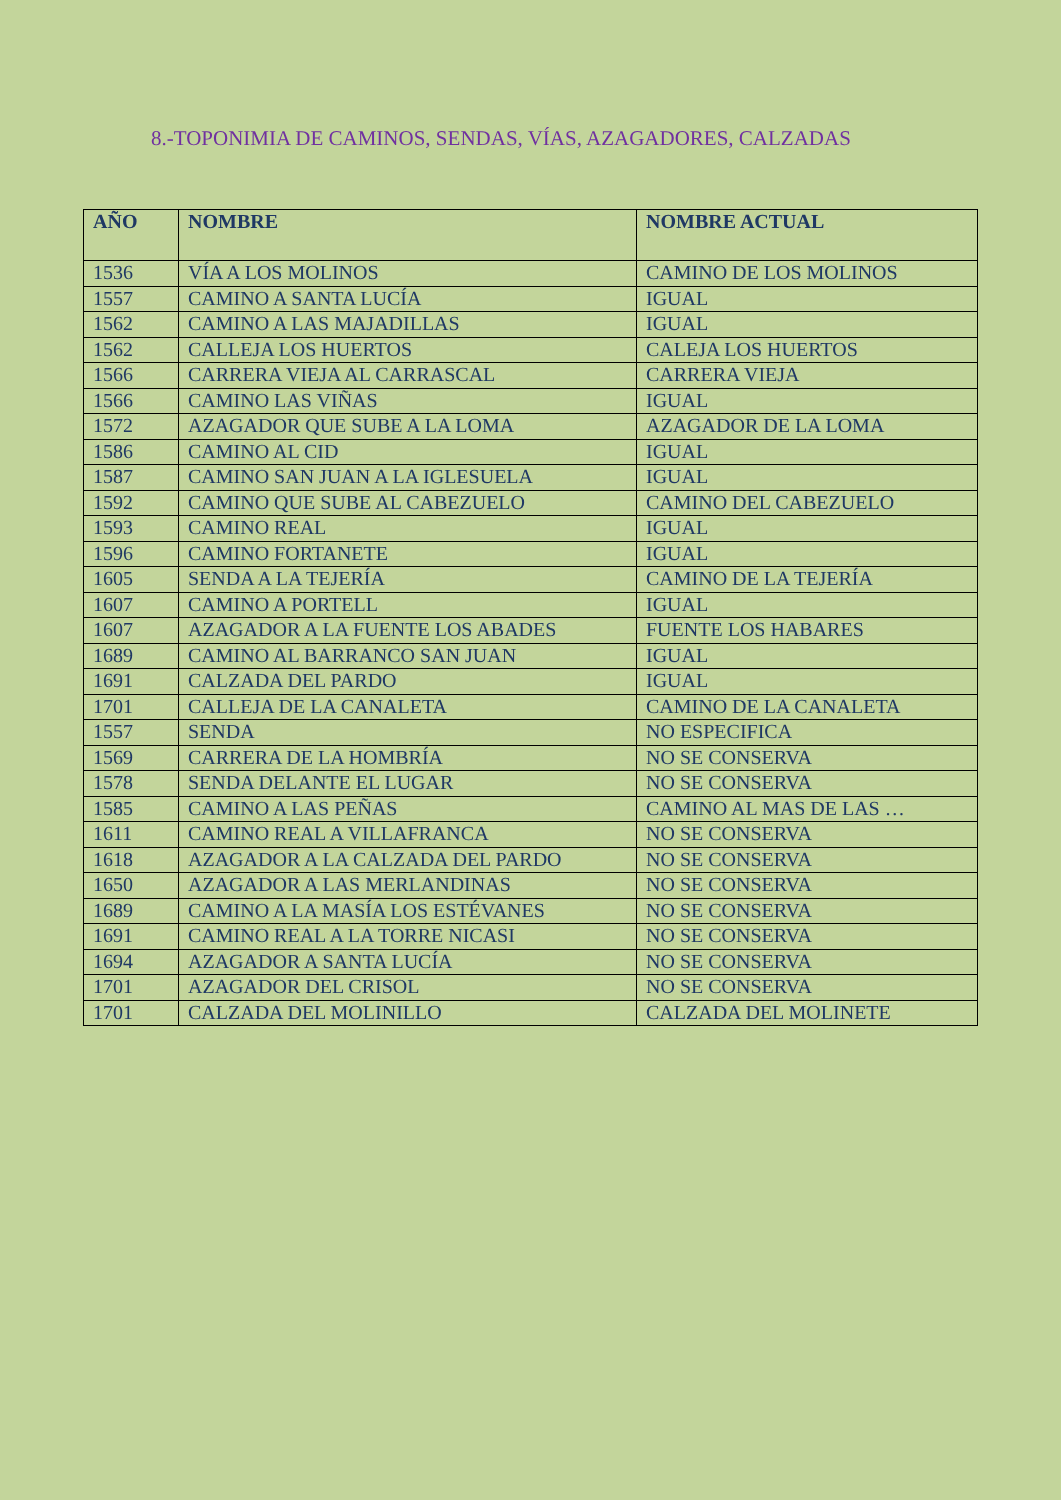8.-TOPONIMIA DE CAMINOS, SENDAS, VÍAS, AZAGADORES, CALZADAS
| AÑO | NOMBRE | NOMBRE ACTUAL |
| --- | --- | --- |
| 1536 | VÍA A LOS MOLINOS | CAMINO DE LOS MOLINOS |
| 1557 | CAMINO A SANTA LUCÍA | IGUAL |
| 1562 | CAMINO A LAS MAJADILLAS | IGUAL |
| 1562 | CALLEJA LOS HUERTOS | CALEJA LOS HUERTOS |
| 1566 | CARRERA VIEJA AL CARRASCAL | CARRERA VIEJA |
| 1566 | CAMINO LAS VIÑAS | IGUAL |
| 1572 | AZAGADOR QUE SUBE A LA LOMA | AZAGADOR DE LA LOMA |
| 1586 | CAMINO AL CID | IGUAL |
| 1587 | CAMINO SAN JUAN A LA IGLESUELA | IGUAL |
| 1592 | CAMINO QUE SUBE AL CABEZUELO | CAMINO DEL CABEZUELO |
| 1593 | CAMINO REAL | IGUAL |
| 1596 | CAMINO FORTANETE | IGUAL |
| 1605 | SENDA A LA TEJERÍA | CAMINO DE LA TEJERÍA |
| 1607 | CAMINO A PORTELL | IGUAL |
| 1607 | AZAGADOR A LA FUENTE LOS ABADES | FUENTE LOS HABARES |
| 1689 | CAMINO AL BARRANCO SAN JUAN | IGUAL |
| 1691 | CALZADA DEL PARDO | IGUAL |
| 1701 | CALLEJA DE LA CANALETA | CAMINO DE LA CANALETA |
| 1557 | SENDA | NO ESPECIFICA |
| 1569 | CARRERA DE LA HOMBRÍA | NO SE CONSERVA |
| 1578 | SENDA DELANTE EL LUGAR | NO SE CONSERVA |
| 1585 | CAMINO A LAS PEÑAS | CAMINO AL MAS DE LAS … |
| 1611 | CAMINO REAL A VILLAFRANCA | NO SE CONSERVA |
| 1618 | AZAGADOR A LA CALZADA DEL PARDO | NO SE CONSERVA |
| 1650 | AZAGADOR A LAS MERLANDINAS | NO SE CONSERVA |
| 1689 | CAMINO A LA MASÍA LOS ESTÉVANES | NO SE CONSERVA |
| 1691 | CAMINO REAL A LA TORRE NICASI | NO SE CONSERVA |
| 1694 | AZAGADOR A SANTA LUCÍA | NO SE CONSERVA |
| 1701 | AZAGADOR DEL CRISOL | NO SE CONSERVA |
| 1701 | CALZADA DEL MOLINILLO | CALZADA DEL MOLINETE |